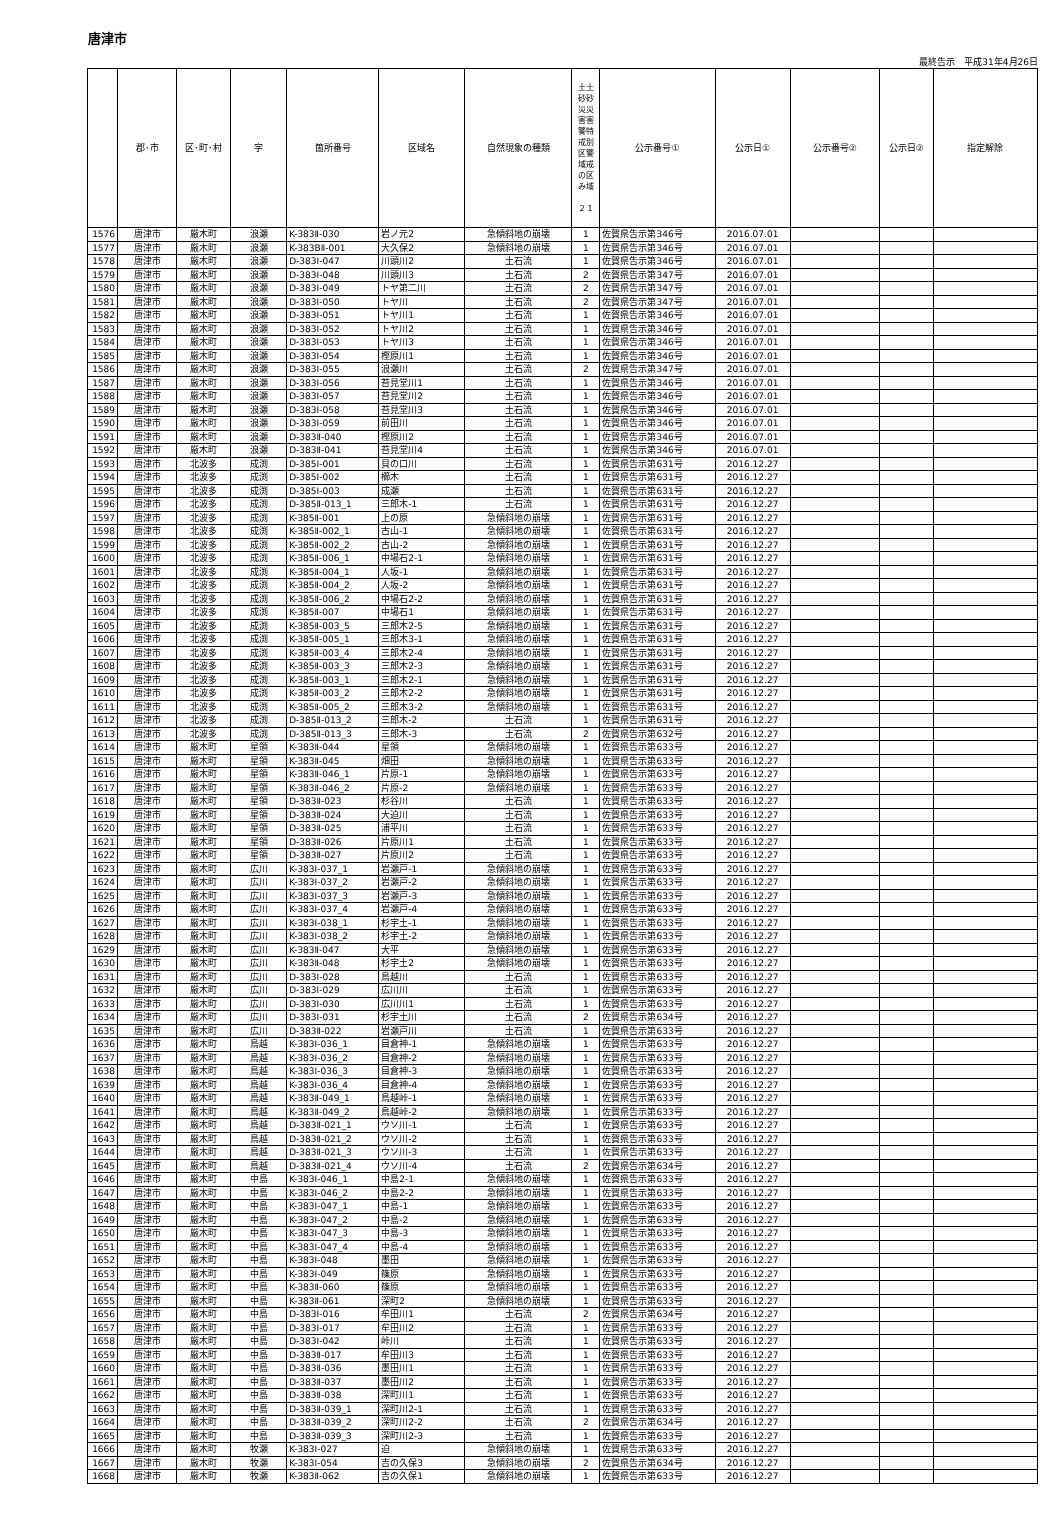唐津市
最終告示　平成31年4月26日
| | 郡･市 | 区･町･村 | 字 | 箇所番号 | 区域名 | 自然現象の種類 | 土土 砂砂 災災 害害 警特 戒別 区警 域戒 の区 み域 ２１ | 公示番号① | 公示日① | 公示番号② | 公示日② | 指定解除 |
| --- | --- | --- | --- | --- | --- | --- | --- | --- | --- | --- | --- | --- |
| 1576 | 唐津市 | 厳木町 | 浪瀬 | K-383Ⅱ-030 | 岩ノ元2 | 急傾斜地の崩壊 | 1 | 佐賀県告示第346号 | 2016.07.01 | | | |
| 1577 | 唐津市 | 厳木町 | 浪瀬 | K-383BⅡ-001 | 大久保2 | 急傾斜地の崩壊 | 1 | 佐賀県告示第346号 | 2016.07.01 | | | |
| 1578 | 唐津市 | 厳木町 | 浪瀬 | D-383Ⅰ-047 | 川頭川2 | 土石流 | 1 | 佐賀県告示第346号 | 2016.07.01 | | | |
| 1579 | 唐津市 | 厳木町 | 浪瀬 | D-383Ⅰ-048 | 川頭川3 | 土石流 | 2 | 佐賀県告示第347号 | 2016.07.01 | | | |
| 1580 | 唐津市 | 厳木町 | 浪瀬 | D-383Ⅰ-049 | トヤ第二川 | 土石流 | 2 | 佐賀県告示第347号 | 2016.07.01 | | | |
| 1581 | 唐津市 | 厳木町 | 浪瀬 | D-383Ⅰ-050 | トヤ川 | 土石流 | 2 | 佐賀県告示第347号 | 2016.07.01 | | | |
| 1582 | 唐津市 | 厳木町 | 浪瀬 | D-383Ⅰ-051 | トヤ川1 | 土石流 | 1 | 佐賀県告示第346号 | 2016.07.01 | | | |
| 1583 | 唐津市 | 厳木町 | 浪瀬 | D-383Ⅰ-052 | トヤ川2 | 土石流 | 1 | 佐賀県告示第346号 | 2016.07.01 | | | |
| 1584 | 唐津市 | 厳木町 | 浪瀬 | D-383Ⅰ-053 | トヤ川3 | 土石流 | 1 | 佐賀県告示第346号 | 2016.07.01 | | | |
| 1585 | 唐津市 | 厳木町 | 浪瀬 | D-383Ⅰ-054 | 樫原川1 | 土石流 | 1 | 佐賀県告示第346号 | 2016.07.01 | | | |
| 1586 | 唐津市 | 厳木町 | 浪瀬 | D-383Ⅰ-055 | 浪瀬川 | 土石流 | 2 | 佐賀県告示第347号 | 2016.07.01 | | | |
| 1587 | 唐津市 | 厳木町 | 浪瀬 | D-383Ⅰ-056 | 苔見堂川1 | 土石流 | 1 | 佐賀県告示第346号 | 2016.07.01 | | | |
| 1588 | 唐津市 | 厳木町 | 浪瀬 | D-383Ⅰ-057 | 苔見堂川2 | 土石流 | 1 | 佐賀県告示第346号 | 2016.07.01 | | | |
| 1589 | 唐津市 | 厳木町 | 浪瀬 | D-383Ⅰ-058 | 苔見堂川3 | 土石流 | 1 | 佐賀県告示第346号 | 2016.07.01 | | | |
| 1590 | 唐津市 | 厳木町 | 浪瀬 | D-383Ⅰ-059 | 前田川 | 土石流 | 1 | 佐賀県告示第346号 | 2016.07.01 | | | |
| 1591 | 唐津市 | 厳木町 | 浪瀬 | D-383Ⅱ-040 | 樫原川2 | 土石流 | 1 | 佐賀県告示第346号 | 2016.07.01 | | | |
| 1592 | 唐津市 | 厳木町 | 浪瀬 | D-383Ⅱ-041 | 苔見堂川4 | 土石流 | 1 | 佐賀県告示第346号 | 2016.07.01 | | | |
| 1593 | 唐津市 | 北波多 | 成渕 | D-385Ⅰ-001 | 貝の口川 | 土石流 | 1 | 佐賀県告示第631号 | 2016.12.27 | | | |
| 1594 | 唐津市 | 北波多 | 成渕 | D-385Ⅰ-002 | 櫛木 | 土石流 | 1 | 佐賀県告示第631号 | 2016.12.27 | | | |
| 1595 | 唐津市 | 北波多 | 成渕 | D-385Ⅰ-003 | 成瀬 | 土石流 | 1 | 佐賀県告示第631号 | 2016.12.27 | | | |
| 1596 | 唐津市 | 北波多 | 成渕 | D-385Ⅱ-013_1 | 三郎木-1 | 土石流 | 1 | 佐賀県告示第631号 | 2016.12.27 | | | |
| 1597 | 唐津市 | 北波多 | 成渕 | K-385Ⅱ-001 | 上の原 | 急傾斜地の崩壊 | 1 | 佐賀県告示第631号 | 2016.12.27 | | | |
| 1598 | 唐津市 | 北波多 | 成渕 | K-385Ⅱ-002_1 | 古山-1 | 急傾斜地の崩壊 | 1 | 佐賀県告示第631号 | 2016.12.27 | | | |
| 1599 | 唐津市 | 北波多 | 成渕 | K-385Ⅱ-002_2 | 古山-2 | 急傾斜地の崩壊 | 1 | 佐賀県告示第631号 | 2016.12.27 | | | |
| 1600 | 唐津市 | 北波多 | 成渕 | K-385Ⅱ-006_1 | 中場石2-1 | 急傾斜地の崩壊 | 1 | 佐賀県告示第631号 | 2016.12.27 | | | |
| 1601 | 唐津市 | 北波多 | 成渕 | K-385Ⅱ-004_1 | 人坂-1 | 急傾斜地の崩壊 | 1 | 佐賀県告示第631号 | 2016.12.27 | | | |
| 1602 | 唐津市 | 北波多 | 成渕 | K-385Ⅱ-004_2 | 人坂-2 | 急傾斜地の崩壊 | 1 | 佐賀県告示第631号 | 2016.12.27 | | | |
| 1603 | 唐津市 | 北波多 | 成渕 | K-385Ⅱ-006_2 | 中場石2-2 | 急傾斜地の崩壊 | 1 | 佐賀県告示第631号 | 2016.12.27 | | | |
| 1604 | 唐津市 | 北波多 | 成渕 | K-385Ⅱ-007 | 中場石1 | 急傾斜地の崩壊 | 1 | 佐賀県告示第631号 | 2016.12.27 | | | |
| 1605 | 唐津市 | 北波多 | 成渕 | K-385Ⅱ-003_5 | 三郎木2-5 | 急傾斜地の崩壊 | 1 | 佐賀県告示第631号 | 2016.12.27 | | | |
| 1606 | 唐津市 | 北波多 | 成渕 | K-385Ⅱ-005_1 | 三郎木3-1 | 急傾斜地の崩壊 | 1 | 佐賀県告示第631号 | 2016.12.27 | | | |
| 1607 | 唐津市 | 北波多 | 成渕 | K-385Ⅱ-003_4 | 三郎木2-4 | 急傾斜地の崩壊 | 1 | 佐賀県告示第631号 | 2016.12.27 | | | |
| 1608 | 唐津市 | 北波多 | 成渕 | K-385Ⅱ-003_3 | 三郎木2-3 | 急傾斜地の崩壊 | 1 | 佐賀県告示第631号 | 2016.12.27 | | | |
| 1609 | 唐津市 | 北波多 | 成渕 | K-385Ⅱ-003_1 | 三郎木2-1 | 急傾斜地の崩壊 | 1 | 佐賀県告示第631号 | 2016.12.27 | | | |
| 1610 | 唐津市 | 北波多 | 成渕 | K-385Ⅱ-003_2 | 三郎木2-2 | 急傾斜地の崩壊 | 1 | 佐賀県告示第631号 | 2016.12.27 | | | |
| 1611 | 唐津市 | 北波多 | 成渕 | K-385Ⅱ-005_2 | 三郎木3-2 | 急傾斜地の崩壊 | 1 | 佐賀県告示第631号 | 2016.12.27 | | | |
| 1612 | 唐津市 | 北波多 | 成渕 | D-385Ⅱ-013_2 | 三郎木-2 | 土石流 | 1 | 佐賀県告示第631号 | 2016.12.27 | | | |
| 1613 | 唐津市 | 北波多 | 成渕 | D-385Ⅱ-013_3 | 三郎木-3 | 土石流 | 2 | 佐賀県告示第632号 | 2016.12.27 | | | |
| 1614 | 唐津市 | 厳木町 | 星領 | K-383Ⅱ-044 | 星領 | 急傾斜地の崩壊 | 1 | 佐賀県告示第633号 | 2016.12.27 | | | |
| 1615 | 唐津市 | 厳木町 | 星領 | K-383Ⅱ-045 | 畑田 | 急傾斜地の崩壊 | 1 | 佐賀県告示第633号 | 2016.12.27 | | | |
| 1616 | 唐津市 | 厳木町 | 星領 | K-383Ⅱ-046_1 | 片原-1 | 急傾斜地の崩壊 | 1 | 佐賀県告示第633号 | 2016.12.27 | | | |
| 1617 | 唐津市 | 厳木町 | 星領 | K-383Ⅱ-046_2 | 片原-2 | 急傾斜地の崩壊 | 1 | 佐賀県告示第633号 | 2016.12.27 | | | |
| 1618 | 唐津市 | 厳木町 | 星領 | D-383Ⅱ-023 | 杉谷川 | 土石流 | 1 | 佐賀県告示第633号 | 2016.12.27 | | | |
| 1619 | 唐津市 | 厳木町 | 星領 | D-383Ⅱ-024 | 大迫川 | 土石流 | 1 | 佐賀県告示第633号 | 2016.12.27 | | | |
| 1620 | 唐津市 | 厳木町 | 星領 | D-383Ⅱ-025 | 浦平川 | 土石流 | 1 | 佐賀県告示第633号 | 2016.12.27 | | | |
| 1621 | 唐津市 | 厳木町 | 星領 | D-383Ⅱ-026 | 片原川1 | 土石流 | 1 | 佐賀県告示第633号 | 2016.12.27 | | | |
| 1622 | 唐津市 | 厳木町 | 星領 | D-383Ⅱ-027 | 片原川2 | 土石流 | 1 | 佐賀県告示第633号 | 2016.12.27 | | | |
| 1623 | 唐津市 | 厳木町 | 広川 | K-383Ⅰ-037_1 | 岩瀬戸-1 | 急傾斜地の崩壊 | 1 | 佐賀県告示第633号 | 2016.12.27 | | | |
| 1624 | 唐津市 | 厳木町 | 広川 | K-383Ⅰ-037_2 | 岩瀬戸-2 | 急傾斜地の崩壊 | 1 | 佐賀県告示第633号 | 2016.12.27 | | | |
| 1625 | 唐津市 | 厳木町 | 広川 | K-383Ⅰ-037_3 | 岩瀬戸-3 | 急傾斜地の崩壊 | 1 | 佐賀県告示第633号 | 2016.12.27 | | | |
| 1626 | 唐津市 | 厳木町 | 広川 | K-383Ⅰ-037_4 | 岩瀬戸-4 | 急傾斜地の崩壊 | 1 | 佐賀県告示第633号 | 2016.12.27 | | | |
| 1627 | 唐津市 | 厳木町 | 広川 | K-383Ⅰ-038_1 | 杉宇土-1 | 急傾斜地の崩壊 | 1 | 佐賀県告示第633号 | 2016.12.27 | | | |
| 1628 | 唐津市 | 厳木町 | 広川 | K-383Ⅰ-038_2 | 杉宇土-2 | 急傾斜地の崩壊 | 1 | 佐賀県告示第633号 | 2016.12.27 | | | |
| 1629 | 唐津市 | 厳木町 | 広川 | K-383Ⅱ-047 | 大平 | 急傾斜地の崩壊 | 1 | 佐賀県告示第633号 | 2016.12.27 | | | |
| 1630 | 唐津市 | 厳木町 | 広川 | K-383Ⅱ-048 | 杉宇土2 | 急傾斜地の崩壊 | 1 | 佐賀県告示第633号 | 2016.12.27 | | | |
| 1631 | 唐津市 | 厳木町 | 広川 | D-383Ⅰ-028 | 鳥越川 | 土石流 | 1 | 佐賀県告示第633号 | 2016.12.27 | | | |
| 1632 | 唐津市 | 厳木町 | 広川 | D-383Ⅰ-029 | 広川川 | 土石流 | 1 | 佐賀県告示第633号 | 2016.12.27 | | | |
| 1633 | 唐津市 | 厳木町 | 広川 | D-383Ⅰ-030 | 広川川1 | 土石流 | 1 | 佐賀県告示第633号 | 2016.12.27 | | | |
| 1634 | 唐津市 | 厳木町 | 広川 | D-383Ⅰ-031 | 杉宇土川 | 土石流 | 2 | 佐賀県告示第634号 | 2016.12.27 | | | |
| 1635 | 唐津市 | 厳木町 | 広川 | D-383Ⅱ-022 | 岩瀬戸川 | 土石流 | 1 | 佐賀県告示第633号 | 2016.12.27 | | | |
| 1636 | 唐津市 | 厳木町 | 鳥越 | K-383Ⅰ-036_1 | 目倉神-1 | 急傾斜地の崩壊 | 1 | 佐賀県告示第633号 | 2016.12.27 | | | |
| 1637 | 唐津市 | 厳木町 | 鳥越 | K-383Ⅰ-036_2 | 目倉神-2 | 急傾斜地の崩壊 | 1 | 佐賀県告示第633号 | 2016.12.27 | | | |
| 1638 | 唐津市 | 厳木町 | 鳥越 | K-383Ⅰ-036_3 | 目倉神-3 | 急傾斜地の崩壊 | 1 | 佐賀県告示第633号 | 2016.12.27 | | | |
| 1639 | 唐津市 | 厳木町 | 鳥越 | K-383Ⅰ-036_4 | 目倉神-4 | 急傾斜地の崩壊 | 1 | 佐賀県告示第633号 | 2016.12.27 | | | |
| 1640 | 唐津市 | 厳木町 | 鳥越 | K-383Ⅱ-049_1 | 鳥越峠-1 | 急傾斜地の崩壊 | 1 | 佐賀県告示第633号 | 2016.12.27 | | | |
| 1641 | 唐津市 | 厳木町 | 鳥越 | K-383Ⅱ-049_2 | 鳥越峠-2 | 急傾斜地の崩壊 | 1 | 佐賀県告示第633号 | 2016.12.27 | | | |
| 1642 | 唐津市 | 厳木町 | 鳥越 | D-383Ⅱ-021_1 | ウソ川-1 | 土石流 | 1 | 佐賀県告示第633号 | 2016.12.27 | | | |
| 1643 | 唐津市 | 厳木町 | 鳥越 | D-383Ⅱ-021_2 | ウソ川-2 | 土石流 | 1 | 佐賀県告示第633号 | 2016.12.27 | | | |
| 1644 | 唐津市 | 厳木町 | 鳥越 | D-383Ⅱ-021_3 | ウソ川-3 | 土石流 | 1 | 佐賀県告示第633号 | 2016.12.27 | | | |
| 1645 | 唐津市 | 厳木町 | 鳥越 | D-383Ⅱ-021_4 | ウソ川-4 | 土石流 | 2 | 佐賀県告示第634号 | 2016.12.27 | | | |
| 1646 | 唐津市 | 厳木町 | 中島 | K-383Ⅰ-046_1 | 中島2-1 | 急傾斜地の崩壊 | 1 | 佐賀県告示第633号 | 2016.12.27 | | | |
| 1647 | 唐津市 | 厳木町 | 中島 | K-383Ⅰ-046_2 | 中島2-2 | 急傾斜地の崩壊 | 1 | 佐賀県告示第633号 | 2016.12.27 | | | |
| 1648 | 唐津市 | 厳木町 | 中島 | K-383Ⅰ-047_1 | 中島-1 | 急傾斜地の崩壊 | 1 | 佐賀県告示第633号 | 2016.12.27 | | | |
| 1649 | 唐津市 | 厳木町 | 中島 | K-383Ⅰ-047_2 | 中島-2 | 急傾斜地の崩壊 | 1 | 佐賀県告示第633号 | 2016.12.27 | | | |
| 1650 | 唐津市 | 厳木町 | 中島 | K-383Ⅰ-047_3 | 中島-3 | 急傾斜地の崩壊 | 1 | 佐賀県告示第633号 | 2016.12.27 | | | |
| 1651 | 唐津市 | 厳木町 | 中島 | K-383Ⅰ-047_4 | 中島-4 | 急傾斜地の崩壊 | 1 | 佐賀県告示第633号 | 2016.12.27 | | | |
| 1652 | 唐津市 | 厳木町 | 中島 | K-383Ⅰ-048 | 墨田 | 急傾斜地の崩壊 | 1 | 佐賀県告示第633号 | 2016.12.27 | | | |
| 1653 | 唐津市 | 厳木町 | 中島 | K-383Ⅰ-049 | 篠原 | 急傾斜地の崩壊 | 1 | 佐賀県告示第633号 | 2016.12.27 | | | |
| 1654 | 唐津市 | 厳木町 | 中島 | K-383Ⅱ-060 | 篠原 | 急傾斜地の崩壊 | 1 | 佐賀県告示第633号 | 2016.12.27 | | | |
| 1655 | 唐津市 | 厳木町 | 中島 | K-383Ⅱ-061 | 深町2 | 急傾斜地の崩壊 | 1 | 佐賀県告示第633号 | 2016.12.27 | | | |
| 1656 | 唐津市 | 厳木町 | 中島 | D-383Ⅰ-016 | 牟田川1 | 土石流 | 2 | 佐賀県告示第634号 | 2016.12.27 | | | |
| 1657 | 唐津市 | 厳木町 | 中島 | D-383Ⅰ-017 | 牟田川2 | 土石流 | 1 | 佐賀県告示第633号 | 2016.12.27 | | | |
| 1658 | 唐津市 | 厳木町 | 中島 | D-383Ⅰ-042 | 峠川 | 土石流 | 1 | 佐賀県告示第633号 | 2016.12.27 | | | |
| 1659 | 唐津市 | 厳木町 | 中島 | D-383Ⅱ-017 | 牟田川3 | 土石流 | 1 | 佐賀県告示第633号 | 2016.12.27 | | | |
| 1660 | 唐津市 | 厳木町 | 中島 | D-383Ⅱ-036 | 墨田川1 | 土石流 | 1 | 佐賀県告示第633号 | 2016.12.27 | | | |
| 1661 | 唐津市 | 厳木町 | 中島 | D-383Ⅱ-037 | 墨田川2 | 土石流 | 1 | 佐賀県告示第633号 | 2016.12.27 | | | |
| 1662 | 唐津市 | 厳木町 | 中島 | D-383Ⅱ-038 | 深町川1 | 土石流 | 1 | 佐賀県告示第633号 | 2016.12.27 | | | |
| 1663 | 唐津市 | 厳木町 | 中島 | D-383Ⅱ-039_1 | 深町川2-1 | 土石流 | 1 | 佐賀県告示第633号 | 2016.12.27 | | | |
| 1664 | 唐津市 | 厳木町 | 中島 | D-383Ⅱ-039_2 | 深町川2-2 | 土石流 | 2 | 佐賀県告示第634号 | 2016.12.27 | | | |
| 1665 | 唐津市 | 厳木町 | 中島 | D-383Ⅱ-039_3 | 深町川2-3 | 土石流 | 1 | 佐賀県告示第633号 | 2016.12.27 | | | |
| 1666 | 唐津市 | 厳木町 | 牧瀬 | K-383Ⅰ-027 | 迫 | 急傾斜地の崩壊 | 1 | 佐賀県告示第633号 | 2016.12.27 | | | |
| 1667 | 唐津市 | 厳木町 | 牧瀬 | K-383Ⅰ-054 | 吉の久保3 | 急傾斜地の崩壊 | 2 | 佐賀県告示第634号 | 2016.12.27 | | | |
| 1668 | 唐津市 | 厳木町 | 牧瀬 | K-383Ⅱ-062 | 吉の久保1 | 急傾斜地の崩壊 | 1 | 佐賀県告示第633号 | 2016.12.27 | | | |